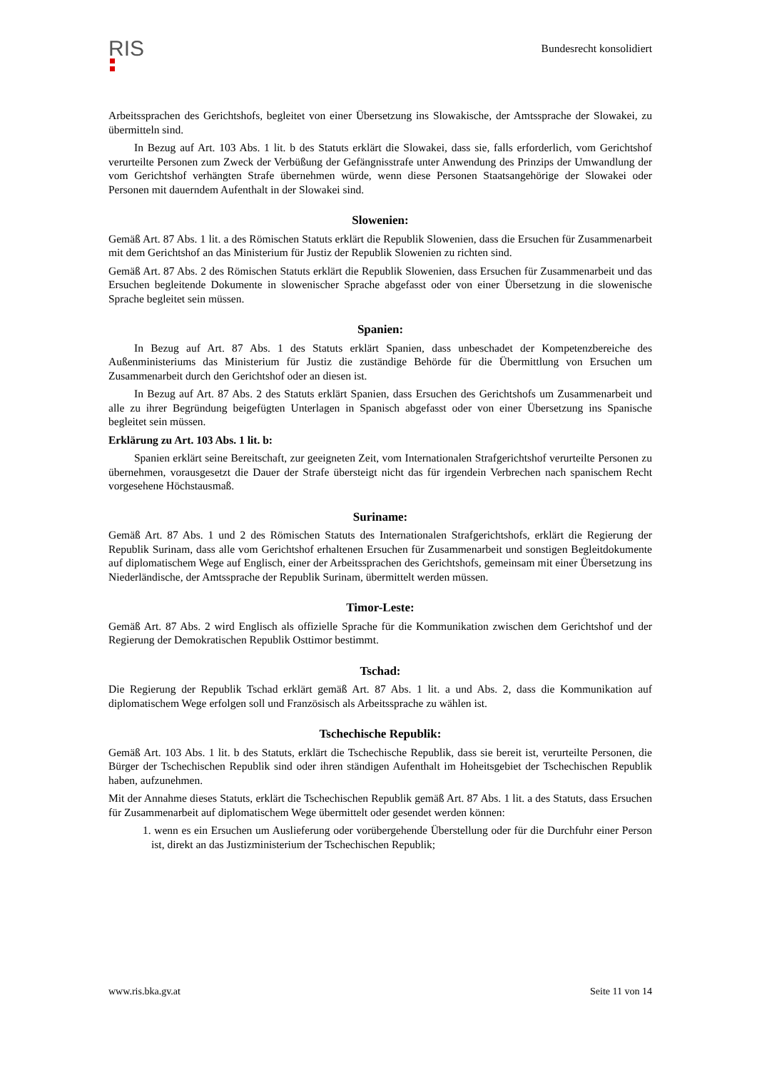RIS
Bundesrecht konsolidiert
Arbeitssprachen des Gerichtshofs, begleitet von einer Übersetzung ins Slowakische, der Amtssprache der Slowakei, zu übermitteln sind.
In Bezug auf Art. 103 Abs. 1 lit. b des Statuts erklärt die Slowakei, dass sie, falls erforderlich, vom Gerichtshof verurteilte Personen zum Zweck der Verbüßung der Gefängnisstrafe unter Anwendung des Prinzips der Umwandlung der vom Gerichtshof verhängten Strafe übernehmen würde, wenn diese Personen Staatsangehörige der Slowakei oder Personen mit dauerndem Aufenthalt in der Slowakei sind.
Slowenien:
Gemäß Art. 87 Abs. 1 lit. a des Römischen Statuts erklärt die Republik Slowenien, dass die Ersuchen für Zusammenarbeit mit dem Gerichtshof an das Ministerium für Justiz der Republik Slowenien zu richten sind.
Gemäß Art. 87 Abs. 2 des Römischen Statuts erklärt die Republik Slowenien, dass Ersuchen für Zusammenarbeit und das Ersuchen begleitende Dokumente in slowenischer Sprache abgefasst oder von einer Übersetzung in die slowenische Sprache begleitet sein müssen.
Spanien:
In Bezug auf Art. 87 Abs. 1 des Statuts erklärt Spanien, dass unbeschadet der Kompetenzbereiche des Außenministeriums das Ministerium für Justiz die zuständige Behörde für die Übermittlung von Ersuchen um Zusammenarbeit durch den Gerichtshof oder an diesen ist.
In Bezug auf Art. 87 Abs. 2 des Statuts erklärt Spanien, dass Ersuchen des Gerichtshofs um Zusammenarbeit und alle zu ihrer Begründung beigefügten Unterlagen in Spanisch abgefasst oder von einer Übersetzung ins Spanische begleitet sein müssen.
Erklärung zu Art. 103 Abs. 1 lit. b:
Spanien erklärt seine Bereitschaft, zur geeigneten Zeit, vom Internationalen Strafgerichtshof verurteilte Personen zu übernehmen, vorausgesetzt die Dauer der Strafe übersteigt nicht das für irgendein Verbrechen nach spanischem Recht vorgesehene Höchstausmaß.
Suriname:
Gemäß Art. 87 Abs. 1 und 2 des Römischen Statuts des Internationalen Strafgerichtshofs, erklärt die Regierung der Republik Surinam, dass alle vom Gerichtshof erhaltenen Ersuchen für Zusammenarbeit und sonstigen Begleitdokumente auf diplomatischem Wege auf Englisch, einer der Arbeitssprachen des Gerichtshofs, gemeinsam mit einer Übersetzung ins Niederländische, der Amtssprache der Republik Surinam, übermittelt werden müssen.
Timor-Leste:
Gemäß Art. 87 Abs. 2 wird Englisch als offizielle Sprache für die Kommunikation zwischen dem Gerichtshof und der Regierung der Demokratischen Republik Osttimor bestimmt.
Tschad:
Die Regierung der Republik Tschad erklärt gemäß Art. 87 Abs. 1 lit. a und Abs. 2, dass die Kommunikation auf diplomatischem Wege erfolgen soll und Französisch als Arbeitssprache zu wählen ist.
Tschechische Republik:
Gemäß Art. 103 Abs. 1 lit. b des Statuts, erklärt die Tschechische Republik, dass sie bereit ist, verurteilte Personen, die Bürger der Tschechischen Republik sind oder ihren ständigen Aufenthalt im Hoheitsgebiet der Tschechischen Republik haben, aufzunehmen.
Mit der Annahme dieses Statuts, erklärt die Tschechischen Republik gemäß Art. 87 Abs. 1 lit. a des Statuts, dass Ersuchen für Zusammenarbeit auf diplomatischem Wege übermittelt oder gesendet werden können:
1. wenn es ein Ersuchen um Auslieferung oder vorübergehende Überstellung oder für die Durchfuhr einer Person ist, direkt an das Justizministerium der Tschechischen Republik;
www.ris.bka.gv.at Seite 11 von 14